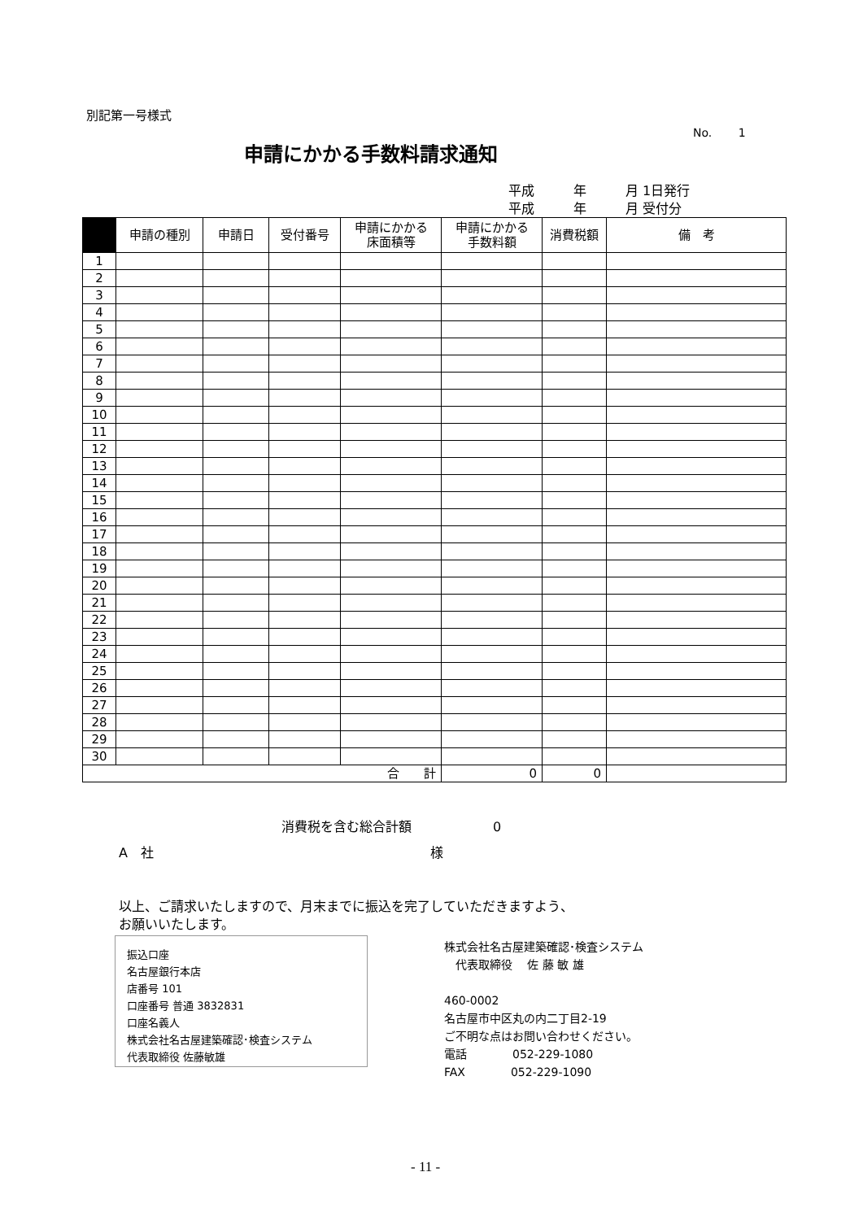別記第一号様式
No.　　 1
申請にかかる手数料請求通知
平成　　　年　　　月 1日発行
平成　　　年　　　月 受付分
| | 申請の種別 | 申請日 | 受付番号 | 申請にかかる 床面積等 | 申請にかかる 手数料額 | 消費税額 | 備 考 |
| --- | --- | --- | --- | --- | --- | --- | --- |
| 1 | | | | | | | |
| 2 | | | | | | | |
| 3 | | | | | | | |
| 4 | | | | | | | |
| 5 | | | | | | | |
| 6 | | | | | | | |
| 7 | | | | | | | |
| 8 | | | | | | | |
| 9 | | | | | | | |
| 10 | | | | | | | |
| 11 | | | | | | | |
| 12 | | | | | | | |
| 13 | | | | | | | |
| 14 | | | | | | | |
| 15 | | | | | | | |
| 16 | | | | | | | |
| 17 | | | | | | | |
| 18 | | | | | | | |
| 19 | | | | | | | |
| 20 | | | | | | | |
| 21 | | | | | | | |
| 22 | | | | | | | |
| 23 | | | | | | | |
| 24 | | | | | | | |
| 25 | | | | | | | |
| 26 | | | | | | | |
| 27 | | | | | | | |
| 28 | | | | | | | |
| 29 | | | | | | | |
| 30 | | | | | | | |
| 合 計 | | | | | 0 | 0 | |
消費税を含む総合計額 0
A　社 様
以上、ご請求いたしますので、月末までに振込を完了していただきますよう、
お願いいたします。
振込口座
名古屋銀行本店
店番号 101
口座番号 普通 3832831
口座名義人
株式会社名古屋建築確認･検査システム
代表取締役 佐藤敏雄
株式会社名古屋建築確認･検査システム
　代表取締役　 佐 藤 敏 雄
460-0002
名古屋市中区丸の内二丁目2-19
ご不明な点はお問い合わせください。
電話　　　　052-229-1080
FAX　　　　052-229-1090
- 11 -